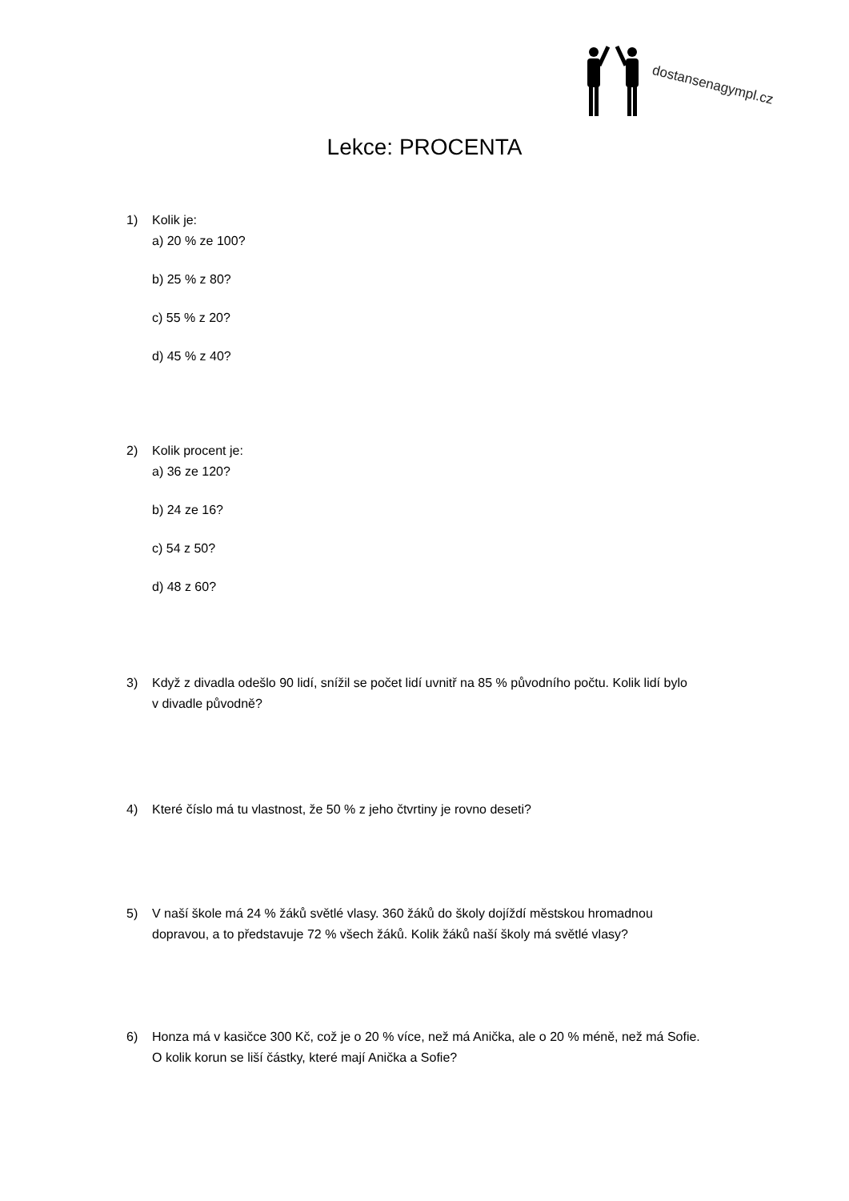dostansenagympl.cz
Lekce: PROCENTA
1) Kolik je:
a) 20 % ze 100?
b) 25 % z 80?
c) 55 % z 20?
d) 45 % z 40?
2) Kolik procent je:
a) 36 ze 120?
b) 24 ze 16?
c) 54 z 50?
d) 48 z 60?
3) Když z divadla odešlo 90 lidí, snížil se počet lidí uvnitř na 85 % původního počtu. Kolik lidí bylo
v divadle původně?
4) Které číslo má tu vlastnost, že 50 % z jeho čtvrtiny je rovno deseti?
5) V naší škole má 24 % žáků světlé vlasy. 360 žáků do školy dojíždí městskou hromadnou
dopravou, a to představuje 72 % všech žáků. Kolik žáků naší školy má světlé vlasy?
6) Honza má v kasičce 300 Kč, což je o 20 % více, než má Anička, ale o 20 % méně, než má Sofie.
O kolik korun se liší částky, které mají Anička a Sofie?